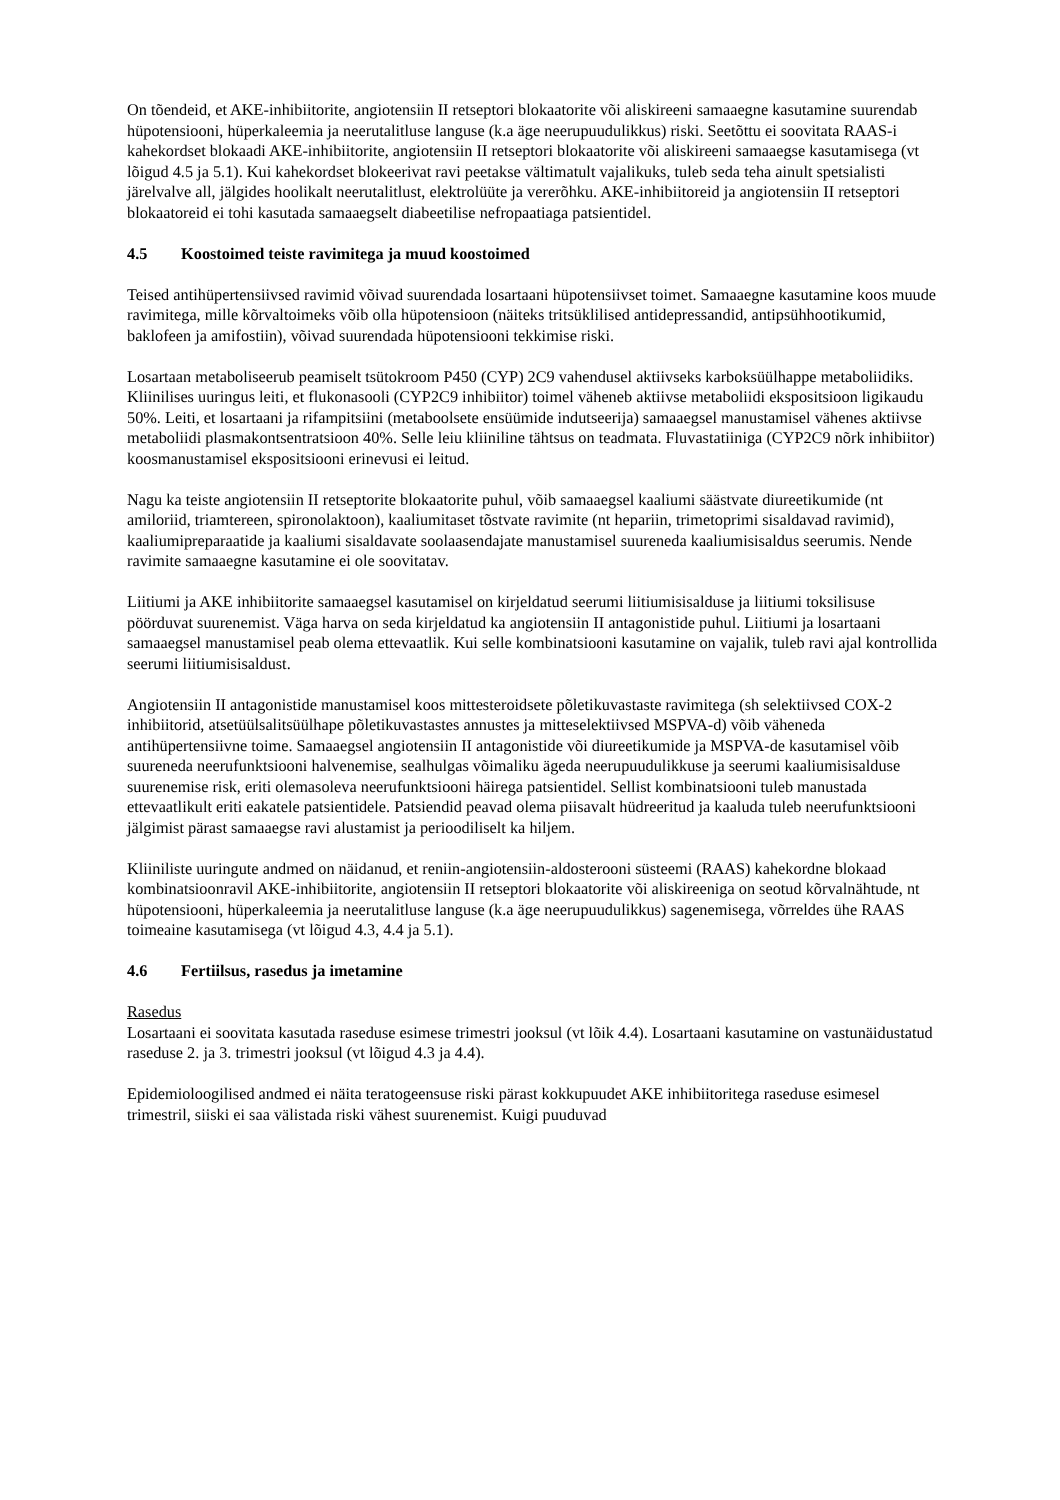On tõendeid, et AKE-inhibiitorite, angiotensiin II retseptori blokaatorite või aliskireeni samaaegne kasutamine suurendab hüpotensiooni, hüperkaleemia ja neerutalitluse languse (k.a äge neerupuudulikkus) riski. Seetõttu ei soovitata RAAS-i kahekordset blokaadi AKE-inhibiitorite, angiotensiin II retseptori blokaatorite või aliskireeni samaaegse kasutamisega (vt lõigud 4.5 ja 5.1). Kui kahekordset blokeerivat ravi peetakse vältimatult vajalikuks, tuleb seda teha ainult spetsialisti järelvalve all, jälgides hoolikalt neerutalitlust, elektrolüüte ja vererõhku. AKE-inhibiitoreid ja angiotensiin II retseptori blokaatoreid ei tohi kasutada samaaegselt diabeetilise nefropaatiaga patsientidel.
4.5 Koostoimed teiste ravimitega ja muud koostoimed
Teised antihüpertensiivsed ravimid võivad suurendada losartaani hüpotensiivset toimet. Samaaegne kasutamine koos muude ravimitega, mille kõrvaltoimeks võib olla hüpotensioon (näiteks tritsüklilised antidepressandid, antipsühhootikumid, baklofeen ja amifostiin), võivad suurendada hüpotensiooni tekkimise riski.
Losartaan metaboliseerub peamiselt tsütokroom P450 (CYP) 2C9 vahendusel aktiivseks karboksüülhappe metaboliidiks. Kliinilises uuringus leiti, et flukonasooli (CYP2C9 inhibiitor) toimel väheneb aktiivse metaboliidi ekspositsioon ligikaudu 50%. Leiti, et losartaani ja rifampitsiini (metaboolsete ensüümide indutseerija) samaaegsel manustamisel vähenes aktiivse metaboliidi plasmakontsentratsioon 40%. Selle leiu kliiniline tähtsus on teadmata. Fluvastatiiniga (CYP2C9 nõrk inhibiitor) koosmanustamisel ekspositsiooni erinevusi ei leitud.
Nagu ka teiste angiotensiin II retseptorite blokaatorite puhul, võib samaaegsel kaaliumi säästvate diureetikumide (nt amiloriid, triamtereen, spironolaktoon), kaaliumitaset tõstvate ravimite (nt hepariin, trimetoprimi sisaldavad ravimid), kaaliumipreparaatide ja kaaliumi sisaldavate soolaasendajate manustamisel suureneda kaaliumisisaldus seerumis. Nende ravimite samaaegne kasutamine ei ole soovitatav.
Liitiumi ja AKE inhibiitorite samaaegsel kasutamisel on kirjeldatud seerumi liitiumisisalduse ja liitiumi toksilisuse pöörduvat suurenemist. Väga harva on seda kirjeldatud ka angiotensiin II antagonistide puhul. Liitiumi ja losartaani samaaegsel manustamisel peab olema ettevaatlik. Kui selle kombinatsiooni kasutamine on vajalik, tuleb ravi ajal kontrollida seerumi liitiumisisaldust.
Angiotensiin II antagonistide manustamisel koos mittesteroidsete põletikuvastaste ravimitega (sh selektiivsed COX-2 inhibiitorid, atsetüülsalitsüülhape põletikuvastastes annustes ja mitteselektiivsed MSPVA-d) võib väheneda antihüpertensiivne toime. Samaaegsel angiotensiin II antagonistide või diureetikumide ja MSPVA-de kasutamisel võib suureneda neerufunktsiooni halvenemise, sealhulgas võimaliku ägeda neerupuudulikkuse ja seerumi kaaliumisisalduse suurenemise risk, eriti olemasoleva neerufunktsiooni häirega patsientidel. Sellist kombinatsiooni tuleb manustada ettevaatlikult eriti eakatele patsientidele. Patsiendid peavad olema piisavalt hüdreeritud ja kaaluda tuleb neerufunktsiooni jälgimist pärast samaaegse ravi alustamist ja perioodiliselt ka hiljem.
Kliiniliste uuringute andmed on näidanud, et reniin-angiotensiin-aldosterooni süsteemi (RAAS) kahekordne blokaad kombinatsioonravil AKE-inhibiitorite, angiotensiin II retseptori blokaatorite või aliskireeniga on seotud kõrvalnähtude, nt hüpotensiooni, hüperkaleemia ja neerutalitluse languse (k.a äge neerupuudulikkus) sagenemisega, võrreldes ühe RAAS toimeaine kasutamisega (vt lõigud 4.3, 4.4 ja 5.1).
4.6 Fertiilsus, rasedus ja imetamine
Rasedus
Losartaani ei soovitata kasutada raseduse esimese trimestri jooksul (vt lõik 4.4). Losartaani kasutamine on vastunäidustatud raseduse 2. ja 3. trimestri jooksul (vt lõigud 4.3 ja 4.4).
Epidemioloogilised andmed ei näita teratogeensuse riski pärast kokkupuudet AKE inhibiitoritega raseduse esimesel trimestril, siiski ei saa välistada riski vähest suurenemist. Kuigi puuduvad